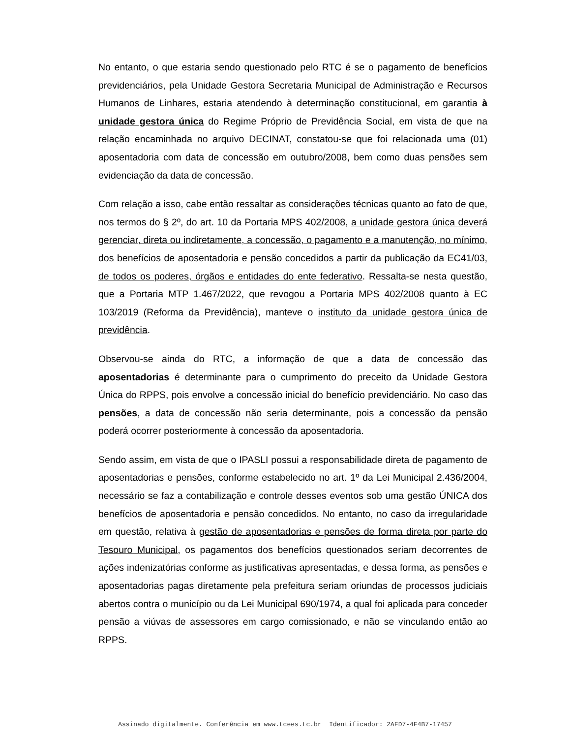No entanto, o que estaria sendo questionado pelo RTC é se o pagamento de benefícios previdenciários, pela Unidade Gestora Secretaria Municipal de Administração e Recursos Humanos de Linhares, estaria atendendo à determinação constitucional, em garantia à unidade gestora única do Regime Próprio de Previdência Social, em vista de que na relação encaminhada no arquivo DECINAT, constatou-se que foi relacionada uma (01) aposentadoria com data de concessão em outubro/2008, bem como duas pensões sem evidenciação da data de concessão.
Com relação a isso, cabe então ressaltar as considerações técnicas quanto ao fato de que, nos termos do § 2º, do art. 10 da Portaria MPS 402/2008, a unidade gestora única deverá gerenciar, direta ou indiretamente, a concessão, o pagamento e a manutenção, no mínimo, dos benefícios de aposentadoria e pensão concedidos a partir da publicação da EC41/03, de todos os poderes, órgãos e entidades do ente federativo. Ressalta-se nesta questão, que a Portaria MTP 1.467/2022, que revogou a Portaria MPS 402/2008 quanto à EC 103/2019 (Reforma da Previdência), manteve o instituto da unidade gestora única de previdência.
Observou-se ainda do RTC, a informação de que a data de concessão das aposentadorias é determinante para o cumprimento do preceito da Unidade Gestora Única do RPPS, pois envolve a concessão inicial do benefício previdenciário. No caso das pensões, a data de concessão não seria determinante, pois a concessão da pensão poderá ocorrer posteriormente à concessão da aposentadoria.
Sendo assim, em vista de que o IPASLI possui a responsabilidade direta de pagamento de aposentadorias e pensões, conforme estabelecido no art. 1º da Lei Municipal 2.436/2004, necessário se faz a contabilização e controle desses eventos sob uma gestão ÚNICA dos benefícios de aposentadoria e pensão concedidos. No entanto, no caso da irregularidade em questão, relativa à gestão de aposentadorias e pensões de forma direta por parte do Tesouro Municipal, os pagamentos dos benefícios questionados seriam decorrentes de ações indenizatórias conforme as justificativas apresentadas, e dessa forma, as pensões e aposentadorias pagas diretamente pela prefeitura seriam oriundas de processos judiciais abertos contra o município ou da Lei Municipal 690/1974, a qual foi aplicada para conceder pensão a viúvas de assessores em cargo comissionado, e não se vinculando então ao RPPS.
Assinado digitalmente. Conferência em www.tcees.tc.br Identificador: 2AFD7-4F4B7-17457